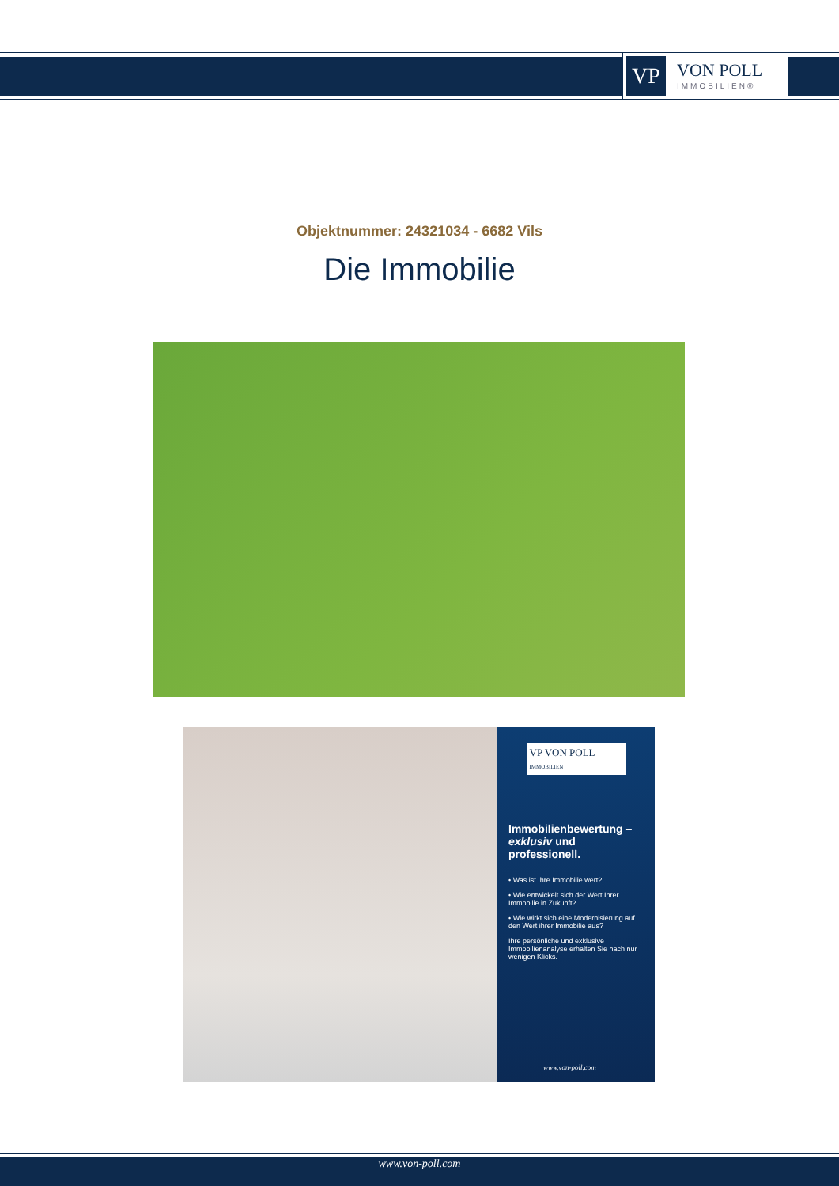VP
VON POLL
IMMOBILIEN®
Objektnummer: 24321034 - 6682 Vils
Die Immobilie
VP VON POLL
IMMOBILIEN
Immobilienbewertung – exklusiv und professionell.
• Was ist Ihre Immobilie wert?
• Wie entwickelt sich der Wert Ihrer Immobilie in Zukunft?
• Wie wirkt sich eine Modernisierung auf den Wert ihrer Immobilie aus?
Ihre persönliche und exklusive Immobilienanalyse erhalten Sie nach nur wenigen Klicks.
www.von-poll.com
www.von-poll.com